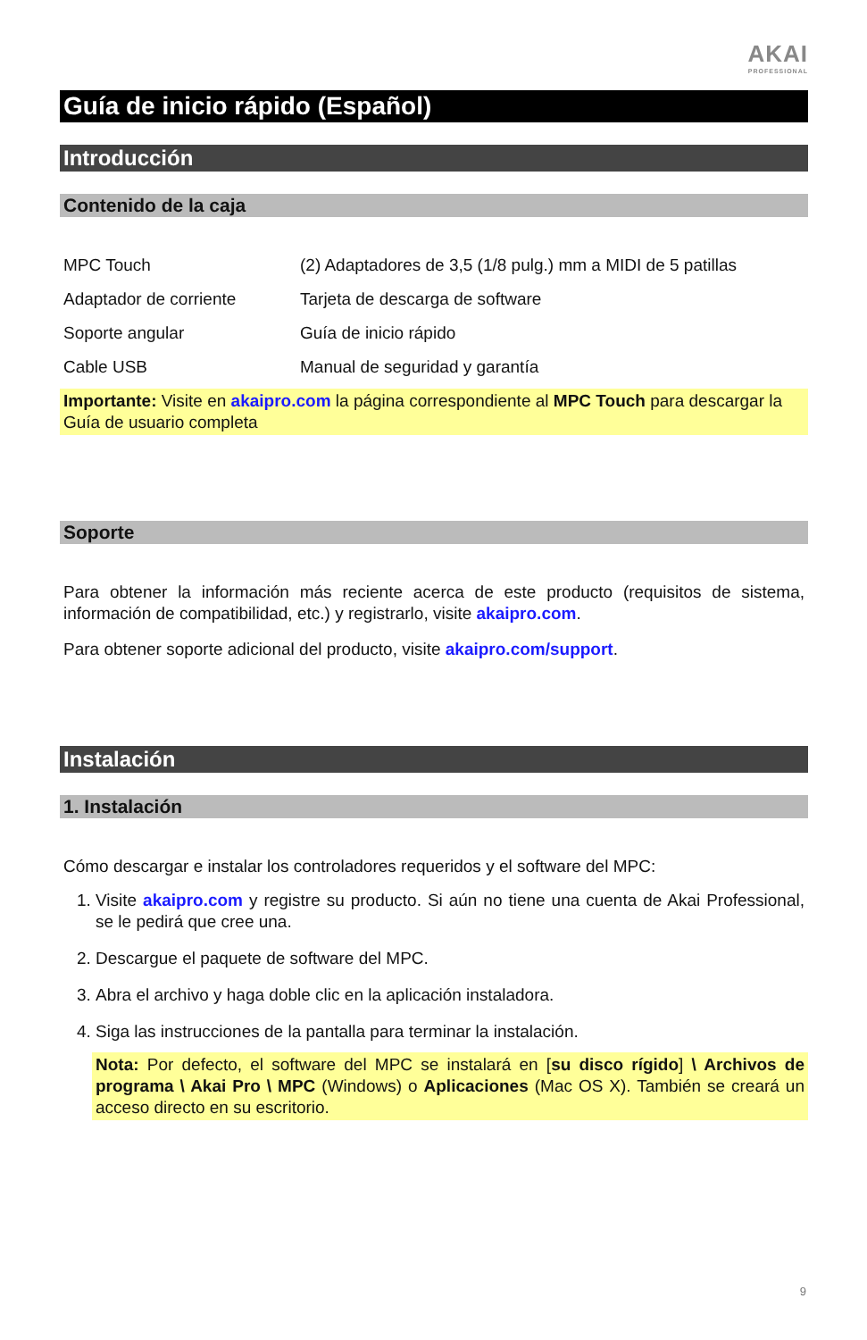AKAI
PROFESSIONAL
Guía de inicio rápido (Español)
Introducción
Contenido de la caja
MPC Touch
(2) Adaptadores de 3,5 (1/8 pulg.) mm a MIDI de 5 patillas
Adaptador de corriente
Tarjeta de descarga de software
Soporte angular
Guía de inicio rápido
Cable USB
Manual de seguridad y garantía
Importante: Visite en akaipro.com la página correspondiente al MPC Touch para descargar la Guía de usuario completa
Soporte
Para obtener la información más reciente acerca de este producto (requisitos de sistema, información de compatibilidad, etc.) y registrarlo, visite akaipro.com.
Para obtener soporte adicional del producto, visite akaipro.com/support.
Instalación
1. Instalación
Cómo descargar e instalar los controladores requeridos y el software del MPC:
1. Visite akaipro.com y registre su producto. Si aún no tiene una cuenta de Akai Professional, se le pedirá que cree una.
2. Descargue el paquete de software del MPC.
3. Abra el archivo y haga doble clic en la aplicación instaladora.
4. Siga las instrucciones de la pantalla para terminar la instalación.
Nota: Por defecto, el software del MPC se instalará en [su disco rígido] \ Archivos de programa \ Akai Pro \ MPC (Windows) o Aplicaciones (Mac OS X). También se creará un acceso directo en su escritorio.
9